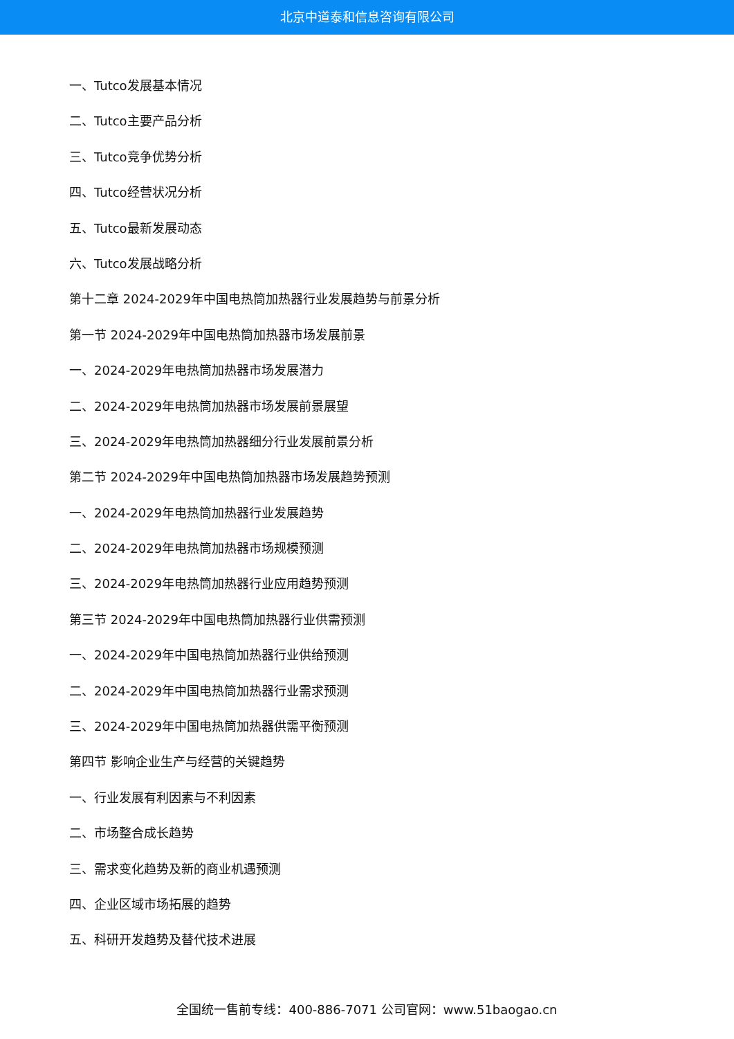北京中道泰和信息咨询有限公司
一、Tutco发展基本情况
二、Tutco主要产品分析
三、Tutco竞争优势分析
四、Tutco经营状况分析
五、Tutco最新发展动态
六、Tutco发展战略分析
第十二章 2024-2029年中国电热筒加热器行业发展趋势与前景分析
第一节 2024-2029年中国电热筒加热器市场发展前景
一、2024-2029年电热筒加热器市场发展潜力
二、2024-2029年电热筒加热器市场发展前景展望
三、2024-2029年电热筒加热器细分行业发展前景分析
第二节 2024-2029年中国电热筒加热器市场发展趋势预测
一、2024-2029年电热筒加热器行业发展趋势
二、2024-2029年电热筒加热器市场规模预测
三、2024-2029年电热筒加热器行业应用趋势预测
第三节 2024-2029年中国电热筒加热器行业供需预测
一、2024-2029年中国电热筒加热器行业供给预测
二、2024-2029年中国电热筒加热器行业需求预测
三、2024-2029年中国电热筒加热器供需平衡预测
第四节 影响企业生产与经营的关键趋势
一、行业发展有利因素与不利因素
二、市场整合成长趋势
三、需求变化趋势及新的商业机遇预测
四、企业区域市场拓展的趋势
五、科研开发趋势及替代技术进展
全国统一售前专线：400-886-7071 公司官网：www.51baogao.cn